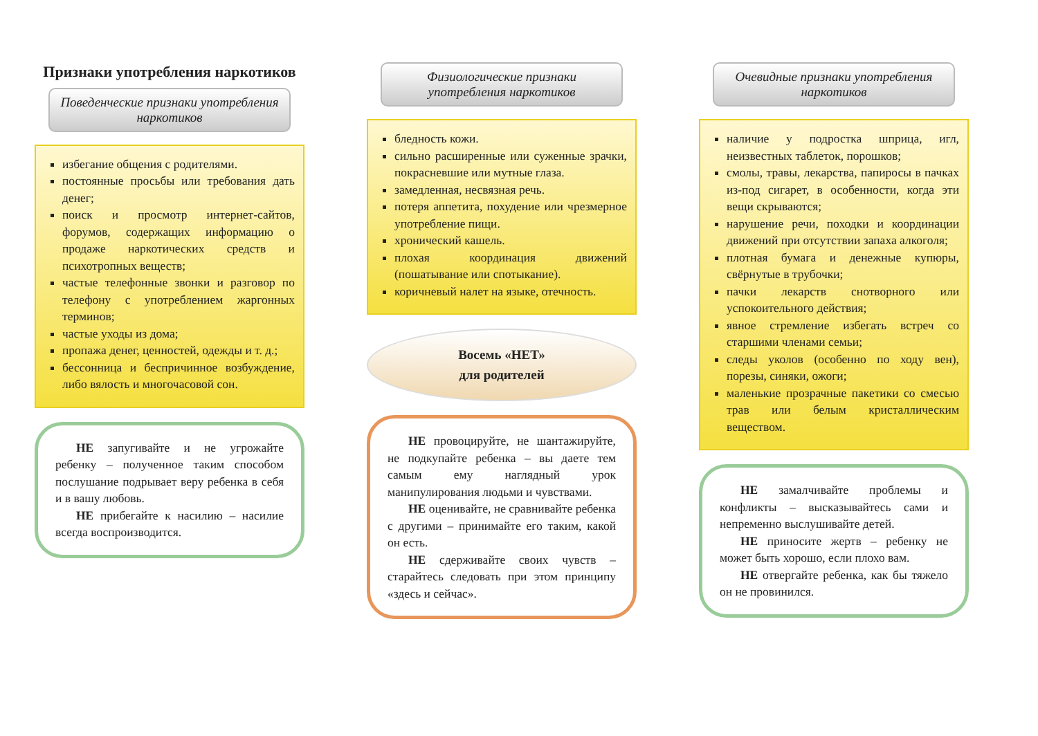Признаки употребления наркотиков
Поведенческие признаки употребления наркотиков
избегание общения с родителями.
постоянные просьбы или требования дать денег;
поиск и просмотр интернет-сайтов, форумов, содержащих информацию о продаже наркотических средств и психотропных веществ;
частые телефонные звонки и разговор по телефону с употреблением жаргонных терминов;
частые уходы из дома;
пропажа денег, ценностей, одежды и т. д.;
бессонница и беспричинное возбуждение, либо вялость и многочасовой сон.
НЕ запугивайте и не угрожайте ребенку – полученное таким способом послушание подрывает веру ребенка в себя и в вашу любовь.
НЕ прибегайте к насилию – насилие всегда воспроизводится.
Физиологические признаки употребления наркотиков
бледность кожи.
сильно расширенные или суженные зрачки, покрасневшие или мутные глаза.
замедленная, несвязная речь.
потеря аппетита, похудение или чрезмерное употребление пищи.
хронический кашель.
плохая координация движений (пошатывание или спотыкание).
коричневый налет на языке, отечность.
Восемь «НЕТ»
для родителей
НЕ провоцируйте, не шантажируйте, не подкупайте ребенка – вы даете тем самым ему наглядный урок манипулирования людьми и чувствами.
НЕ оценивайте, не сравнивайте ребенка с другими – принимайте его таким, какой он есть.
НЕ сдерживайте своих чувств – старайтесь следовать при этом принципу «здесь и сейчас».
Очевидные признаки употребления наркотиков
наличие у подростка шприца, игл, неизвестных таблеток, порошков;
смолы, травы, лекарства, папиросы в пачках из-под сигарет, в особенности, когда эти вещи скрываются;
нарушение речи, походки и координации движений при отсутствии запаха алкоголя;
плотная бумага и денежные купюры, свёрнутые в трубочки;
пачки лекарств снотворного или успокоительного действия;
явное стремление избегать встреч со старшими членами семьи;
следы уколов (особенно по ходу вен), порезы, синяки, ожоги;
маленькие прозрачные пакетики со смесью трав или белым кристаллическим веществом.
НЕ замалчивайте проблемы и конфликты – высказывайтесь сами и непременно выслушивайте детей.
НЕ приносите жертв – ребенку не может быть хорошо, если плохо вам.
НЕ отвергайте ребенка, как бы тяжело он не провинился.